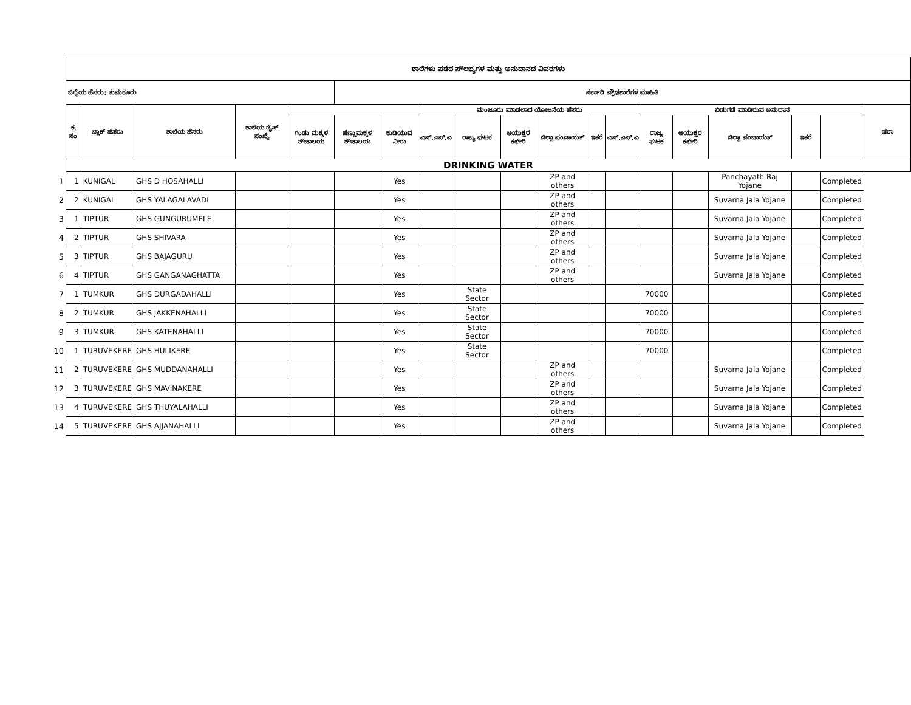| | ಶಾಲೆಗಳು ಪಡೆದ ಸೌಲಭ್ಯಗಳ ಮತ್ತು ಅನುದಾನದ ವಿವರಗಳು | | | | | | | | | | | | | | | | | | |
| | ಜಿಲ್ಲೆಯ ಹೆಸರು: ತುಮಕೂರು | | | | | ಸರ್ಕಾರಿ ಪ್ರೌಢಶಾಲೆಗಳ ಮಾಹಿತಿ | | | | | | | | | | | | | |
| | ಕ್ರ ಸಂ | ಬ್ಲಾಕ್ ಹೆಸರು | ಶಾಲೆಯ ಹೆಸರು | ಶಾಲೆಯ ಡೈಸ್ ಸಂಖ್ಯೆ | | | | ಮಂಜೂರು ಮಾಡಲಾದ ಯೋಜನೆಯ ಹೆಸರು | | | | | | ಬಿಡುಗಡೆ ಮಾಡಿರುವ ಅನುದಾನ | | | | | ಷರಾ |
| | | | | | ಗಂಡು ಮಕ್ಕಳ ಶೌಚಾಲಯ | ಹೆಣ್ಣುಮಕ್ಕಳ ಶೌಚಾಲಯ | ಕುಡಿಯುವ ನೀರು | ಎಸ್.ಎಸ್.ಎ | ರಾಜ್ಯ ಘಟಕ | ಆಯುಕ್ತರ ಕಛೇರಿ | ಜಿಲ್ಲಾ ಪಂಚಾಯತ್ | ಇತರೆ | ಎಸ್.ಎಸ್.ಎ | ರಾಜ್ಯ ಘಟಕ | ಆಯುಕ್ತರ ಕಛೇರಿ | ಜಿಲ್ಲಾ ಪಂಚಾಯತ್ | ಇತರೆ | | |
| | DRINKING WATER | | | | | | | | | | | | | | | | | | |
| 1 | 1 | KUNIGAL | GHS D HOSAHALLI | | | | Yes | | | | ZP and others | | | | | Panchayath Raj Yojane | | Completed | |
| 2 | 2 | KUNIGAL | GHS YALAGALAVADI | | | | Yes | | | | ZP and others | | | | | Suvarna Jala Yojane | | Completed | |
| 3 | 1 | TIPTUR | GHS GUNGURUMELE | | | | Yes | | | | ZP and others | | | | | Suvarna Jala Yojane | | Completed | |
| 4 | 2 | TIPTUR | GHS SHIVARA | | | | Yes | | | | ZP and others | | | | | Suvarna Jala Yojane | | Completed | |
| 5 | 3 | TIPTUR | GHS BAJAGURU | | | | Yes | | | | ZP and others | | | | | Suvarna Jala Yojane | | Completed | |
| 6 | 4 | TIPTUR | GHS GANGANAGHATTA | | | | Yes | | | | ZP and others | | | | | Suvarna Jala Yojane | | Completed | |
| 7 | 1 | TUMKUR | GHS DURGADAHALLI | | | | Yes | | State Sector | | | | | 70000 | | | | Completed | |
| 8 | 2 | TUMKUR | GHS JAKKENAHALLI | | | | Yes | | State Sector | | | | | 70000 | | | | Completed | |
| 9 | 3 | TUMKUR | GHS KATENAHALLI | | | | Yes | | State Sector | | | | | 70000 | | | | Completed | |
| 10 | 1 | TURUVEKERE | GHS HULIKERE | | | | Yes | | State Sector | | | | | 70000 | | | | Completed | |
| 11 | 2 | TURUVEKERE | GHS MUDDANAHALLI | | | | Yes | | | | ZP and others | | | | | Suvarna Jala Yojane | | Completed | |
| 12 | 3 | TURUVEKERE | GHS MAVINAKERE | | | | Yes | | | | ZP and others | | | | | Suvarna Jala Yojane | | Completed | |
| 13 | 4 | TURUVEKERE | GHS THUYALAHALLI | | | | Yes | | | | ZP and others | | | | | Suvarna Jala Yojane | | Completed | |
| 14 | 5 | TURUVEKERE | GHS AJJANAHALLI | | | | Yes | | | | ZP and others | | | | | Suvarna Jala Yojane | | Completed | |